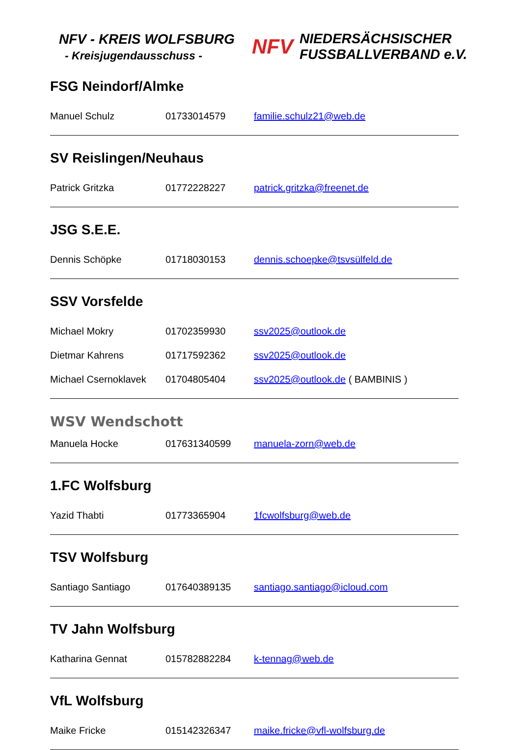NFV - KREIS WOLFSBURG
- Kreisjugendausschuss -
NFV
NIEDERSÄCHSISCHER
FUSSBALLVERBAND e.V.
FSG Neindorf/Almke
Manuel Schulz 01733014579 familie.schulz21@web.de
SV Reislingen/Neuhaus
Patrick Gritzka 01772228227 patrick.gritzka@freenet.de
JSG S.E.E.
Dennis Schöpke 01718030153 dennis.schoepke@tsvsülfeld.de
SSV Vorsfelde
Michael Mokry 01702359930 ssv2025@outlook.de
Dietmar Kahrens 01717592362 ssv2025@outlook.de
Michael Csernoklavek 01704805404 ssv2025@outlook.de ( BAMBINIS )
WSV Wendschott
Manuela Hocke 017631340599 manuela-zorn@web.de
1.FC Wolfsburg
Yazid Thabti 01773365904 1fcwolfsburg@web.de
TSV Wolfsburg
Santiago Santiago 017640389135 santiago.santiago@icloud.com
TV Jahn Wolfsburg
Katharina Gennat 015782882284 k-tennag@web.de
VfL Wolfsburg
Maike Fricke 015142326347 maike.fricke@vfl-wolfsburg.de